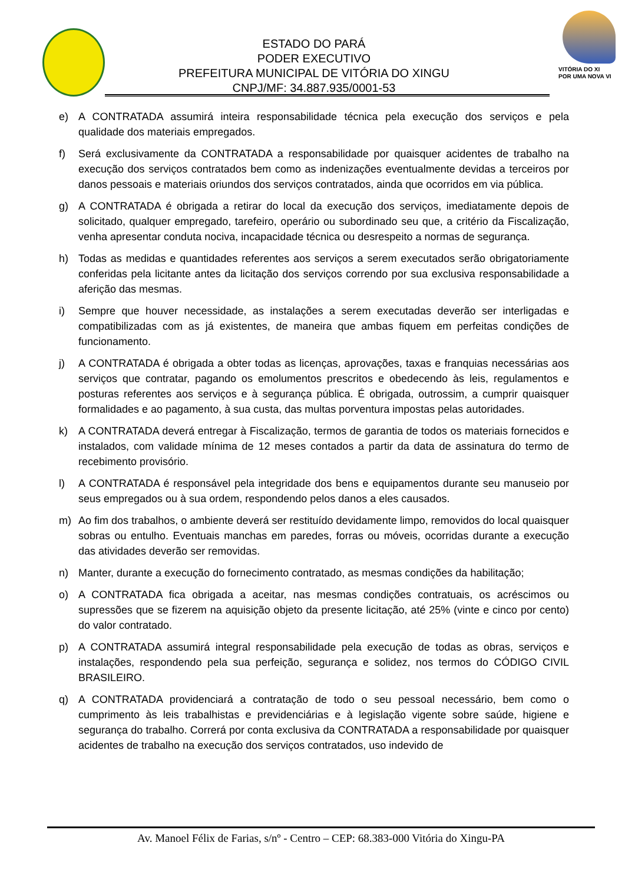ESTADO DO PARÁ
PODER EXECUTIVO
PREFEITURA MUNICIPAL DE VITÓRIA DO XINGU
CNPJ/MF: 34.887.935/0001-53
VITÓRIA DO XI
POR UMA NOVA VI
e) A CONTRATADA assumirá inteira responsabilidade técnica pela execução dos serviços e pela qualidade dos materiais empregados.
f) Será exclusivamente da CONTRATADA a responsabilidade por quaisquer acidentes de trabalho na execução dos serviços contratados bem como as indenizações eventualmente devidas a terceiros por danos pessoais e materiais oriundos dos serviços contratados, ainda que ocorridos em via pública.
g) A CONTRATADA é obrigada a retirar do local da execução dos serviços, imediatamente depois de solicitado, qualquer empregado, tarefeiro, operário ou subordinado seu que, a critério da Fiscalização, venha apresentar conduta nociva, incapacidade técnica ou desrespeito a normas de segurança.
h) Todas as medidas e quantidades referentes aos serviços a serem executados serão obrigatoriamente conferidas pela licitante antes da licitação dos serviços correndo por sua exclusiva responsabilidade a aferição das mesmas.
i) Sempre que houver necessidade, as instalações a serem executadas deverão ser interligadas e compatibilizadas com as já existentes, de maneira que ambas fiquem em perfeitas condições de funcionamento.
j) A CONTRATADA é obrigada a obter todas as licenças, aprovações, taxas e franquias necessárias aos serviços que contratar, pagando os emolumentos prescritos e obedecendo às leis, regulamentos e posturas referentes aos serviços e à segurança pública. É obrigada, outrossim, a cumprir quaisquer formalidades e ao pagamento, à sua custa, das multas porventura impostas pelas autoridades.
k) A CONTRATADA deverá entregar à Fiscalização, termos de garantia de todos os materiais fornecidos e instalados, com validade mínima de 12 meses contados a partir da data de assinatura do termo de recebimento provisório.
l) A CONTRATADA é responsável pela integridade dos bens e equipamentos durante seu manuseio por seus empregados ou à sua ordem, respondendo pelos danos a eles causados.
m) Ao fim dos trabalhos, o ambiente deverá ser restituído devidamente limpo, removidos do local quaisquer sobras ou entulho. Eventuais manchas em paredes, forras ou móveis, ocorridas durante a execução das atividades deverão ser removidas.
n) Manter, durante a execução do fornecimento contratado, as mesmas condições da habilitação;
o) A CONTRATADA fica obrigada a aceitar, nas mesmas condições contratuais, os acréscimos ou supressões que se fizerem na aquisição objeto da presente licitação, até 25% (vinte e cinco por cento) do valor contratado.
p) A CONTRATADA assumirá integral responsabilidade pela execução de todas as obras, serviços e instalações, respondendo pela sua perfeição, segurança e solidez, nos termos do CÓDIGO CIVIL BRASILEIRO.
q) A CONTRATADA providenciará a contratação de todo o seu pessoal necessário, bem como o cumprimento às leis trabalhistas e previdenciárias e à legislação vigente sobre saúde, higiene e segurança do trabalho. Correrá por conta exclusiva da CONTRATADA a responsabilidade por quaisquer acidentes de trabalho na execução dos serviços contratados, uso indevido de
Av. Manoel Félix de Farias, s/nº - Centro – CEP: 68.383-000 Vitória do Xingu-PA